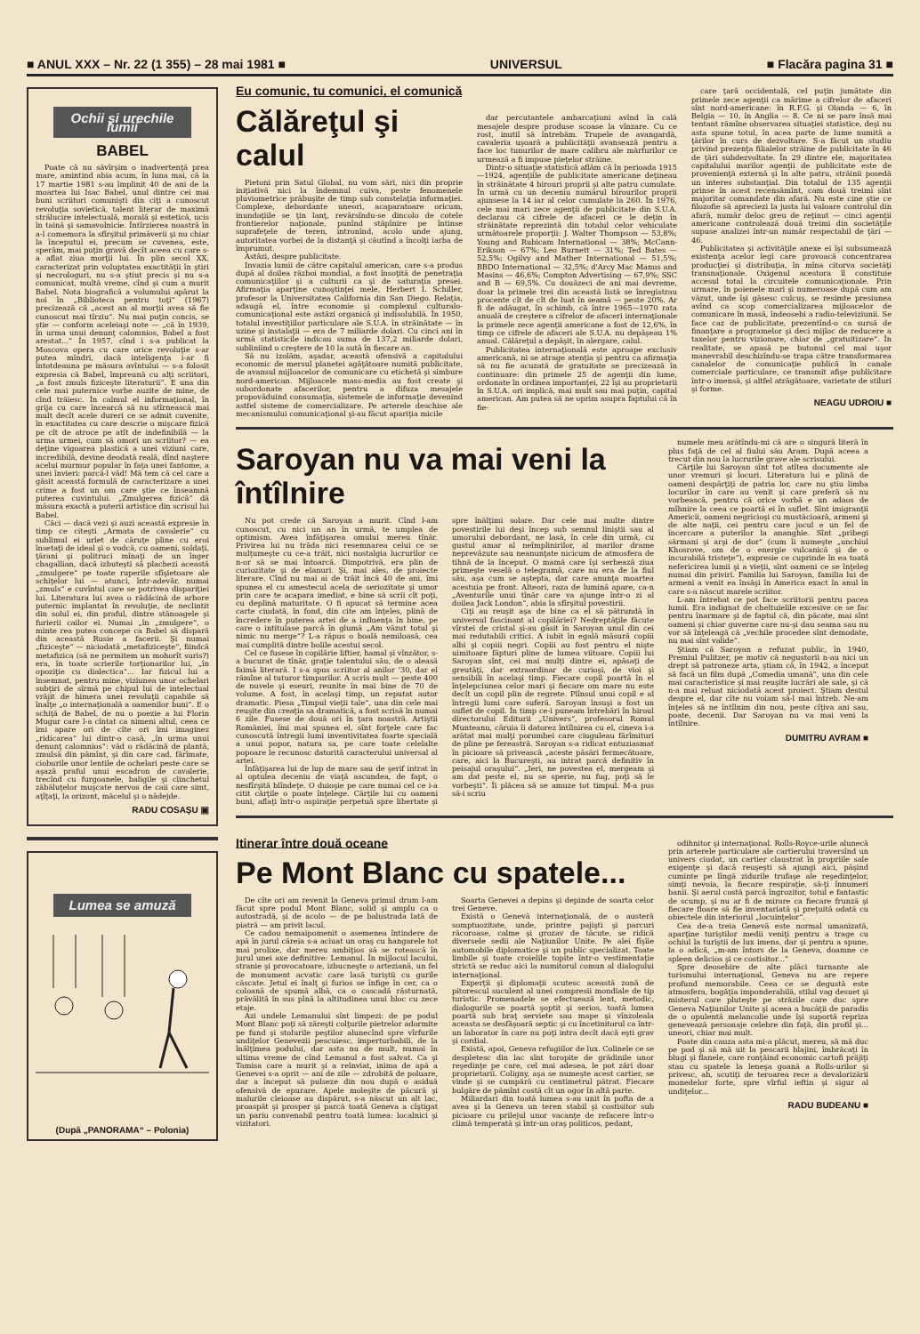■ ANUL XXX – Nr. 22 (1 355) – 28 mai 1981 ■ UNIVERSUL ■ Flacăra pagina 31 ■
Ochii şi urechile lumii
BABEL
Poate că nu săvîrşim o inadvertenţă prea mare, amintind abia acum, în luna mai, că la 17 martie 1981 s-au împlinit 40 de ani de la moartea lui Isac Babel, unul dintre cei mai buni scriitori comunişti din ciţi a cunoscut revoluţia sovietică, talent literar de maximă strălucire intelectuală, morală şi estetică, ucis în taină şi samavolnicie. Întîrzierea noastră în a-l comemora la sfîrşitul primăverii şi nu chiar la începutul ei, precum se cuvenea, este, sperăm, mai puţin gravă decît aceea cu care s-a aflat ziua morţii lui. În plin secol XX, caracterizat prin voluptatea exactităţii în ştiri şi necrologuri, nu s-a ştiut precis şi nu s-a comunicat, multă vreme, cînd şi cum a murit Babel. Nota biografică a volumului apărut la noi în „Biblioteca pentru toţi“ (1967) precizează că „acest an al morţii avea să fie cunoscut mai tîrziu“. Nu mai puţin concis, se ştie — conform aceleiaşi note — „că în 1939, în urma unui denunţ calomnios, Babel a fost arestat...“ În 1957, cînd i s-a publicat la Moscova opera cu care orice revoluţie s-ar putea mîndri, dacă inteligenţa i-ar fi întotdeauna pe măsura avîntului — s-a folosit expresia că Babel, împreună cu alţi scriitori, „a fost zmuls fiziceşte literaturii“. E una din cele mai puternice vorbe auzite de mine, de cînd trăiesc. În calmul el informaţional, în grija cu care încearcă să nu stîrnească mai mult decît acele dureri ce se admit cuvenite, în exactitatea cu care descrie o mişcare fizică pe cît de atroce pe atît de indefinibilă — la urma urmei, cum să omori un scriitor? — ea deţine vigoarea plastică a unei viziuni care, incredibilă, devine deodată reală, dînd naştere acelui murmur popular în faţa unei fantome, a unei învieri: parcă-l văd! Mă tem că cel care a găsit această formulă de caracterizare a unei crime a fost un om care ştie ce înseamnă puterea cuvintului. „Zmulgerea fizică“ dă măsura exactă a puterii artistice din scrisul lui Babel.
Căci — dacă vezi şi auzi această expresie în timp ce citeşti „Armata de cavalerie“ cu sublimul ei urlet de căruţe pline cu eroi însetaţi de ideal şi o vodcă, cu oameni, soldaţi, ţărani şi politruci mînaţi de un înger chagallian, dacă izbuteşti să plachezi această „zmulgere“ pe toate ruperile sfîşietoare ale schiţelor lui — atunci, într-adevăr, numai „zmuls“ e cuvîntul care se potrivea dispariţiei lui. Literatura lui avea o rădăcină de arbore puternic implantat în revoluţie, de neclintit din solul ei, din praful, dintre stănoagele şi furierii cailor ei. Numai „în „zmulgere“, o minte rea putea concepe ca Babel să dispară din această Rusie a facerii. Şi numai „fiziceşte“ — niciodată „metafiziceşte“, fiindcă metafizica (să ne permitem un mohorît suris?) era, în toate scrierile torţionarilor lui, „în opoziţie cu dialectica“... Iar fizicul lui a însemnat, pentru mine, viziunea unor ochelari subţiri de sîrmă pe chipul lui de intelectual vrăjit de himera unei revoluţii capabile să înalţe „o internaţională a oamenilor buni“. E o schiţă de Babel, de nu o poezie a lui Florin Mugur care l-a cîntat ca nimeni altul, ceea ce îmi apare ori de cîte ori îmi imaginez „ridicarea“ lui dintr-o casă, „în urma unui denunţ calomnios“: văd o rădăcină de plantă, zmulsă din pămînt, şi din care cad, fărîmate, cioburile unor lentile de ochelari peste care se aşază praful unui escadron de cavalerie, trecînd cu furgoanele, baligile şi clinchetul zăbăluţelor muşcate nervos de caii care simt, aţîţaţi, la orizont, măcelul şi o nădejde.
RADU COSAŞU ▣
Lumea se amuză
(După „PANORAMA“ – Polonia)
Eu comunic, tu comunici, el comunică
Călăreţul şi calul
Pietoni prin Satul Global, nu vom sări, nici din proprie iniţiativă nici la îndemnul cuiva, peste fenomenele pluviometrice prăbuşite de timp sub constelaţia informaţiei. Complexe, debordante uneori, acaparatoare oricum, inundaţiile se ţin lanţ, revărsîndu-se dincolo de cotele frontierelor naţionale, punînd stăpînire pe întinse suprafeţele de teren, intronînd, acolo unde ajung, autoritatea vorbei de la distanţă şi căutînd a încolţi iarba de împrumut.
Astăzi, despre publicitate.
Invazia lumii de către capitalul american, care s-a produs după al doilea război mondial, a fost însoţită de penetraţia comunicaţiilor şi a culturii ca şi de saturaţia presei. Afirmaţia aparţine cunoştinţei mele, Herbert I. Schiller, profesor la Universitatea California din San Diego. Relaţia, adaugă el, între economie şi complexul culturalo-comunicaţional este astăzi organică şi indisolubilă. În 1950, totalul investiţiilor particulare ale S.U.A. în străinătate — în uzine şi instalaţii — era de 7 miliarde dolari. Cu cinci ani în urmă statisticile indicau suma de 137,2 miliarde dolari, subliniind o creştere de 10 la sută în fiecare an.
Să nu izolăm, aşadar, această ofensivă a capitalului economic de mersul planetei agăţătoare numită publicitate, de avansul mijloacelor de comunicare cu etichetă şi simbure nord-american. Mijloacele mass-media au fost create şi subordonate afacerilor, pentru a difuza mesajele propovăduind consumaţia, sistemele de informaţie devenind astfel sisteme de comercializare. Pe arterele deschise ale mecanismului comunicaţional şi-au făcut apariţia micile
dar percutantele ambarcaţiuni avînd în cală mesajele despre produse scoase la vînzare. Cu ce rost, inutil să întrebăm. Trupele de avangardă, cavaleria uşoară a publicităţii avansează pentru a face loc tunurilor de mare calibru ale mărfurilor ce urmează a fi impuse pieţelor străine.
Dintr-o situaţie statistică aflăm că în perioada 1915—1924, agenţiile de publicitate americane deţineau în străinătate 4 birouri proprii şi alte patru cumulate. În urmă cu un deceniu numărul birourilor proprii ajunsese la 14 iar al celor cumulate la 260. În 1976, cele mai mari zece agenţii de publicitate din S.U.A. declarau că cifrele de afaceri ce le deţin în străinătate reprezintă din totalul celor vehiculate următoarele proporţii: J. Walter Thompson — 53,8%; Young and Rubicam International — 38%; McCann-Erikson — 67%; Leo Burnett — 31%; Ted Bates — 52,5%; Ogilvy and Mather International — 51,5%; BBDO International — 32,5%; d'Arcy Mac Manus and Masins — 46,6%; Compton Advertising — 67,9%; SSC and B — 69,5%. Cu douăzeci de ani mai devreme, doar la primele trei din această listă se înregistrau procente cît de cît de luat în seamă — peste 20%. Ar fi de adăugat, în schimb, că între 1965—1970 rata anuală de creştere a cifrelor de afaceri internaţionale la primele zece agenţii americane a fost de 12,6%, în timp ce cifrele de afaceri ale S.U.A. nu depăşeau 1% anual. Călăreţul a depăşit, în alergare, calul.
Publicitatea internaţională este aproape exclusiv americană, ni se atrage atenţia şi pentru ca afirmaţia să nu fie acuzată de gratuitate se precizează în continuare: din primele 25 de agenţii din lume, ordonate în ordinea importanţei, 22 îşi au proprietarii în S.U.A. ori implică, mai mult sau mai puţin, capital american. Am putea să ne oprim asupra faptului că în fie-
care ţară occidentală, cel puţin jumătate din primele zece agenţii ca mărime a cifrelor de afaceri sînt nord-americane: în R.F.G. şi Olanda — 6, în Belgia — 10, în Anglia — 8. Ce ni se pare însă mai tentant rămîne observarea situaţiei statistice, deşi nu asta spune totul, în acea parte de lume numită a ţărilor în curs de dezvoltare. S-a făcut un studiu privind prezenţa filialelor străine de publicitate în 46 de ţări subdezvoltate. În 29 dintre ele, majoritatea capitalului marilor agenţii de publicitate este de provenienţă externă şi în alte patru, străinii posedă un interes substanţial. Din totalul de 135 agenţii prinse în acest recensămînt, cam două treimi sînt majoritar comandate din afară. Nu este cine ştie ce filozofie să apreciezi la justa lui valoare controlul din afară, număr deloc greu de reţinut — cinci agenţii americane controlează două treimi din societăţile supuse analizei într-un număr respectabil de ţări — 46.
Publicitatea şi activităţile anexe ei îşi subsumează existenţa acelor legi care provoacă concentrarea producţiei şi distribuţia, în mîna citorva societăţi transnaţionale. Oxigenul acestora îl constituie accesul total la circuitele comunicaţionale. Prin urmare, în poienele mari şi numeroase după cum am văzut, unde îşi găsesc culcuş, se resimte presiunea avînd ca scop comercializarea mijloacelor de comunicare în masă, îndeosebi a radio-televiziunii. Se face caz de publicitate, prezentînd-o ca sursă de finanţare a programelor şi deci mijloc de reducere a taxelor pentru vizionare, chiar de „gratuitizare“. În realitate, se apasă pe butonul cel mai uşor manevrabil deschizîndu-se trapa către transformarea canalelor de comunicaţie publică în canale comerciale particulare, ce transmit afişe publicitare într-o imensă, şi altfel atrăgătoare, varietate de stiluri şi forme.
NEAGU UDROIU ■
Saroyan nu va mai veni la întîlnire
Nu pot crede că Saroyan a murit. Cînd l-am cunoscut, cu nici un an în urmă, te umplea de optimism. Avea înfăţişarea omului mereu tînăr. Privirea lui nu trăda nici resemnarea celui ce se mulţumeşte cu ce-a trăit, nici nostalgia lucrurilor ce n-or să se mai întoarcă. Dimpotrivă, era plin de curiozitate şi de elanuri. Şi, mai ales, de proiecte literare. Cînd nu mai ai de trăit încă 40 de ani, îmi spunea el cu amestecul acela de seriozitate şi umor prin care te acapara imediat, e bine să scrii cît poţi, cu deplină maturitate. O fi apucat să termine acea carte ciudată, în fond, din cite am înţeles, plină de încredere în puterea artei de a influenţa în bine, pe care o intitulase parcă în glumă „Am văzut totul şi nimic nu merge“? L-a răpus o boală nemiloasă, cea mai cumplită dintre bolile acestui secol.
Cel ce fusese în copilărie liftier, hamal şi vînzător, s-a bucurat de tînăr, graţie talentului său, de o aleasă faimă literară. I s-a spus scriitor al anilor '30, dar el rămîne al tuturor timpurilor. A scris mult — peste 400 de nuvele şi eseuri, reunite în mai bine de 70 de volume. A fost, în acelaşi timp, un reputat autor dramatic. Piesa „Timpul vieţii tale“, una din cele mai reuşite din creaţia sa dramatică, a fost scrisă în numai 6 zile. Fusese de două ori în ţara noastră. Artiştii Romăniei, îmi mai spunea el, sînt forţele care fac cunoscută întregii lumi inventivitatea foarte specială a unui popor, natura sa, pe care toate celelalte popoare le recunosc datorită caracterului universal al artei.
Înfăţişarea lui de lup de mare sau de şerif intrat în al optulea deceniu de viaţă ascundea, de fapt, o nesfîrşită blîndeţe. O duioşie pe care numai cel ce i-a citit cărţile o poate înţelege. Cărţile lui cu oameni buni, aflaţi într-o aspiraţie perpetuă spre libertate şi spre înălţimi solare. Dar cele mai multe dintre povestirile lui deşi încep sub semnul liniştii sau al umorului debordant, ne lasă, în cele din urmă, cu gustul amar al neîmplinirilor, al marilor drame neprevăzute sau neanunţate nicicum de atmosfera de tihnă de la început. O mamă care îşi serbează ziua primeşte veselă o telegramă, care nu era de la fiul său, aşa cum se aştepta, dar care anunţa moartea acestuia pe front. Alteori, raza de lumină apare, ca-n „Aventurile unui tînăr care va ajunge într-o zi al doilea Jack London“, abia la sfîrşitul povestirii.
Ciţi au reuşit aşa de bine ca el să pătrundă în universul fascinant al copilăriei? Nedreptăţile făcute vîrstei de cristal şi-au găsit în Saroyan unul din cei mai redutabili critici. A iubit în egală măsură copiii albi şi copiii negri. Copiii au fost pentru el nişte uimitoare făpturi pline de lumea viitoare. Copiii lui Saroyan sînt, cei mai mulţi dintre ei, apăsaţi de greutăţi, dar extraordinar de curioşi, de vioi şi sensibili în acelaşi timp. Fiecare copil poartă în el înţelepciunea celor mari şi fiecare om mare nu este decît un copil plin de regrete. Plînsul unui copil e al întregii lumi care suferă. Saroyan însuşi a fost un suflet de copil. În timp ce-i puneam întrebări în biroul directorului Editurii „Univers“, profesorul Romul Munteanu, căruia îi datorez întîlnirea cu el, cineva i-a arătat mai mulţi porumbei care ciuguleau fărîmituri de pîine pe fereastră. Saroyan s-a ridicat entuziasmat în picioare să privească „aceste păsări fermecătoare, care, aici la Bucureşti, au intrat parcă definitiv în peisajul oraşului“. „Ieri, ne povestea el, mergeam şi am dat peste el, nu se sperie, nu fug, poţi să le vorbeşti“. Îi plăcea să se amuze tot timpul. M-a pus să-i scriu
numele meu arătîndu-mi că are o singură literă în plus faţă de cel al fiului său Aram. După aceea a trecut din nou la lucrurile grave ale scrisului.
Cărţile lui Saroyan sînt tot atîtea documente ale unor vremuri şi locuri. Literatura lui e plină de oameni despărţiţi de patria lor, care nu ştiu limba locurilor în care au venit şi care preferă să nu vorbească, pentru că orice vorbă e un adaos de mîhnire la ceea ce poartă ei în suflet. Sînt imigranţii Americii, oameni negricioşi cu mustăcioară, armeni şi de alte naţii, cei pentru care jocul e un fel de încercare a puterilor la ananghie. Sînt „pribegi sărmani şi arşi de dor“ (cum îi numeşte „unchiul Khosrove, om de o energie vulcanică şi de o incurabilă tristeţe“), expresie ce cuprinde în ea toată nefericirea lumii şi a vieţii, sînt oameni ce se înţeleg numai din priviri. Familia lui Saroyan, familia lui de armeni a venit ea însăşi în America exact în anul în care s-a născut marele scriitor.
L-am întrebat ce pot face scriitorii pentru pacea lumii. Era indignat de cheltuielile excesive ce se fac pentru înarmare şi de faptul că, din păcate, mai sînt oameni şi chiar guverne care nu-şi dau seama sau nu vor să înţeleagă că „vechile procedee sînt demodate, nu mai sînt valide“.
Ştiam că Saroyan a refuzat public, în 1940, Premiul Pulitzer, pe motiv că negustorii n-au nici un drept să patroneze arta, ştiam că, în 1942, a început să facă un film după „Comedia umană“, una din cele mai caracteristice şi mai reuşite lucrări ale sale, şi că n-a mai reluat niciodată acest proiect. Ştiam destul despre el, dar cîte nu voiam să-l mai întreb. Ne-am înţeles să ne întîlnim din nou, peste cîţiva ani sau, poate, decenii. Dar Saroyan nu va mai veni la întîlnire.
DUMITRU AVRAM ■
Itinerar între două oceane
Pe Mont Blanc cu spatele...
De cîte ori am revenit la Geneva primul drum l-am făcut spre podul Mont Blanc, solid şi amplu ca o autostradă, şi de acolo — de pe balustrada lată de piatră — am privit lacul.
Ce cadou nemaipomenit o asemenea întindere de apă în jurul căreia s-a aciuat un oraş cu hangarele tot mai prolixe, dar mereu ambiţios să se rotească în jurul unei axe definitive: Lemanul. În mijlocul lacului, stranie şi provocatoare, izbucneşte o arteziană, un fel de monument acvatic care lasă turiştii cu gurile căscate. Jetul ei înalţ şi furios se înfige în cer, ca o coloană de spumă albă, ca o cascadă răsturnată, prăvălită în sus pînă la altitudinea unui bloc cu zece etaje.
Azi undele Lemanului sînt limpezi: de pe podul Mont Blanc poţi să zăreşti colţurile pietrelor adormite pe fund şi stolurile peştilor alunecînd spre vîrfurile undiţelor Genevezii pescuiesc, imperturbabili, de la înălţimea podului, dar asta nu de mult, numai în ultima vreme de cînd Lemanul a fost salvat. Ca şi Tamisa care a murit şi a reînviat, inima de apă a Genevei s-a oprit — ani de zile — zdrobită de poluare, dar a început să pulseze din nou după o asiduă ofensivă de epurare. Apele moleşite de păcură şi malurile cleioase au dispărut, s-a născut un alt lac, proaspăt şi prosper şi parcă toată Geneva a cîştigat un pariu convenabil pentru toată lumea: localnici şi vizitatori.
Soarta Genevei a depins şi depinde de soarta celor trei Geneve.
Există o Genevă internaţională, de o austeră somptuozitate, unde, printre pajişti şi parcuri răcoroase, calme şi grozav de tăcute, se ridică diversele sedii ale Naţiunilor Unite. Pe alei fîşîie automobile diplomatice şi un public specializat. Toate limbile şi toate croielile topite într-o vestimentaţie strictă se reduc aici la numitorul comun al dialogului internaţional.
Experţii şi diplomaţii scutesc această zonă de pitorescul suculent al unei compresii mondiale de tip turistic. Promenadele se efectuează lent, metodic, dialogurile se poartă şoptit şi serios, toată lumea poartă sub braţ serviete sau mape şi vînzoleala aceasta se desfăşoară septic şi cu încetinitorul ca într-un laborator în care nu poţi intra decît dacă eşti grav şi cordial.
Există, apoi, Geneva refugiilor de lux. Colinele ce se despletesc din lac sînt toropite de grădinile unor reşedinţe pe care, cel mai adesea, le pot zări doar proprietarii. Coligny, aşa se numeşte acest cartier, se vinde şi se cumpără cu centimetrul pătrat. Fiecare bulgăre de pămînt costă cît un ogor în altă parte.
Miliardari din toată lumea s-au unit în pofta de a avea şi la Geneva un teren stabil şi costisitor sub picioare cu prilejul unor vacanţe de refacere într-o climă temperată şi într-un oraş politicos, pedant,
odihnitor şi internaţional. Rolls-Royce-urile alunecă prin arterele particulare ale cartierului traversînd un univers ciudat, un cartier claustrat în propriile sale exigenţe şi dacă reuşeşti să ajungi aici, păşind cuminte pe lîngă zidurile trufaşe ale reşedinţelor, simţi nevoia, la fiecare respiraţie, să-ţi înnumeri banii. Şi aerul costă parcă îngrozitor, totul e fantastic de scump, şi nu ar fi de mirare ca fiecare frunză şi fiecare floare să fie inventariată şi preţuită odată cu obiectele din interiorul „locuinţelor“.
Cea de-a treia Genevă este normal umanizată, aparţine turiştilor medii veniţi pentru a trage cu ochiul la turiştii de lux imens, dar şi pentru a spune, la o adică, „m-am întors de la Geneva, doamne ce spleen delicios şi ce costisitor...“
Spre deosebire de alte plăci turnante ale turismului internaţional, Geneva nu are repere profund memorabile. Ceea ce se degustă este atmosfera, bogăţia imponderabilă, stilul vag desuet şi misterul care pluteşte pe străzile care duc spre Geneva Naţiunilor Unite şi aceea a bucăţii de paradis de o opulentă melancolie unde îşi suportă repriza genevează personaje celebre din faţă, din profil şi... uneori, chiar mai mult.
Poate din cauza asta mi-a plăcut, mereu, să mă duc pe pod şi să mă uit la pescarii blajini, îmbrăcaţi în blugi şi flanele, care ronţăind economic cartofi prăjiţi stau cu spatele la leneşa goană a Rolls-urilor şi privesc, ah, scutiţi de teroarea rece a devalorizării monedelor forte, spre vîrful ieftin şi sigur al undiţelor...
RADU BUDEANU ■